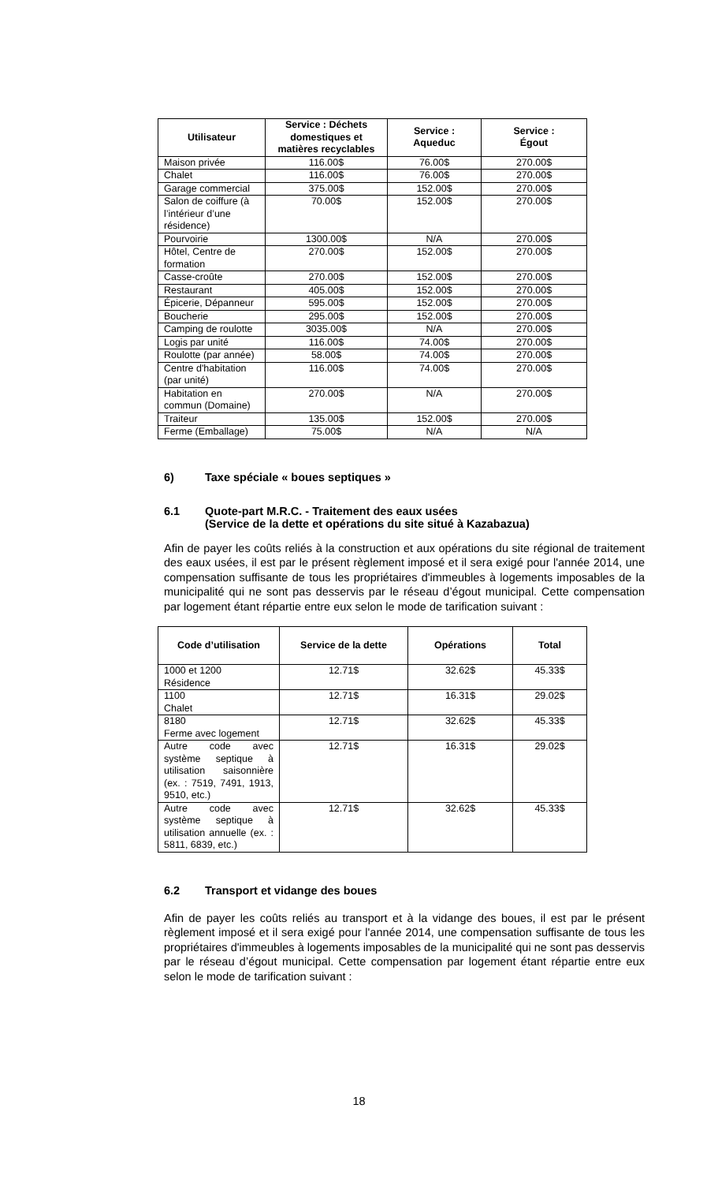| Utilisateur | Service : Déchets domestiques et matières recyclables | Service : Aqueduc | Service : Égout |
| --- | --- | --- | --- |
| Maison privée | 116.00$ | 76.00$ | 270.00$ |
| Chalet | 116.00$ | 76.00$ | 270.00$ |
| Garage commercial | 375.00$ | 152.00$ | 270.00$ |
| Salon de coiffure (à l’intérieur d’une résidence) | 70.00$ | 152.00$ | 270.00$ |
| Pourvoirie | 1300.00$ | N/A | 270.00$ |
| Hôtel, Centre de formation | 270.00$ | 152.00$ | 270.00$ |
| Casse-croûte | 270.00$ | 152.00$ | 270.00$ |
| Restaurant | 405.00$ | 152.00$ | 270.00$ |
| Épicerie, Dépanneur | 595.00$ | 152.00$ | 270.00$ |
| Boucherie | 295.00$ | 152.00$ | 270.00$ |
| Camping de roulotte | 3035.00$ | N/A | 270.00$ |
| Logis par unité | 116.00$ | 74.00$ | 270.00$ |
| Roulotte (par année) | 58.00$ | 74.00$ | 270.00$ |
| Centre d'habitation (par unité) | 116.00$ | 74.00$ | 270.00$ |
| Habitation en commun (Domaine) | 270.00$ | N/A | 270.00$ |
| Traiteur | 135.00$ | 152.00$ | 270.00$ |
| Ferme (Emballage) | 75.00$ | N/A | N/A |
6) Taxe spéciale « boues septiques »
6.1 Quote-part M.R.C. - Traitement des eaux usées
(Service de la dette et opérations du site situé à Kazabazua)
Afin de payer les coûts reliés à la construction et aux opérations du site régional de traitement des eaux usées, il est par le présent règlement imposé et il sera exigé pour l'année 2014, une compensation suffisante de tous les propriétaires d'immeubles à logements imposables de la municipalité qui ne sont pas desservis par le réseau d’égout municipal. Cette compensation par logement étant répartie entre eux selon le mode de tarification suivant :
| Code d’utilisation | Service de la dette | Opérations | Total |
| --- | --- | --- | --- |
| 1000 et 1200 Résidence | 12.71$ | 32.62$ | 45.33$ |
| 1100 Chalet | 12.71$ | 16.31$ | 29.02$ |
| 8180 Ferme avec logement | 12.71$ | 32.62$ | 45.33$ |
| Autre code avec système septique à utilisation saisonnière (ex. : 7519, 7491, 1913, 9510, etc.) | 12.71$ | 16.31$ | 29.02$ |
| Autre code avec système septique à utilisation annuelle (ex. : 5811, 6839, etc.) | 12.71$ | 32.62$ | 45.33$ |
6.2 Transport et vidange des boues
Afin de payer les coûts reliés au transport et à la vidange des boues, il est par le présent règlement imposé et il sera exigé pour l'année 2014, une compensation suffisante de tous les propriétaires d'immeubles à logements imposables de la municipalité qui ne sont pas desservis par le réseau d’égout municipal. Cette compensation par logement étant répartie entre eux selon le mode de tarification suivant :
18